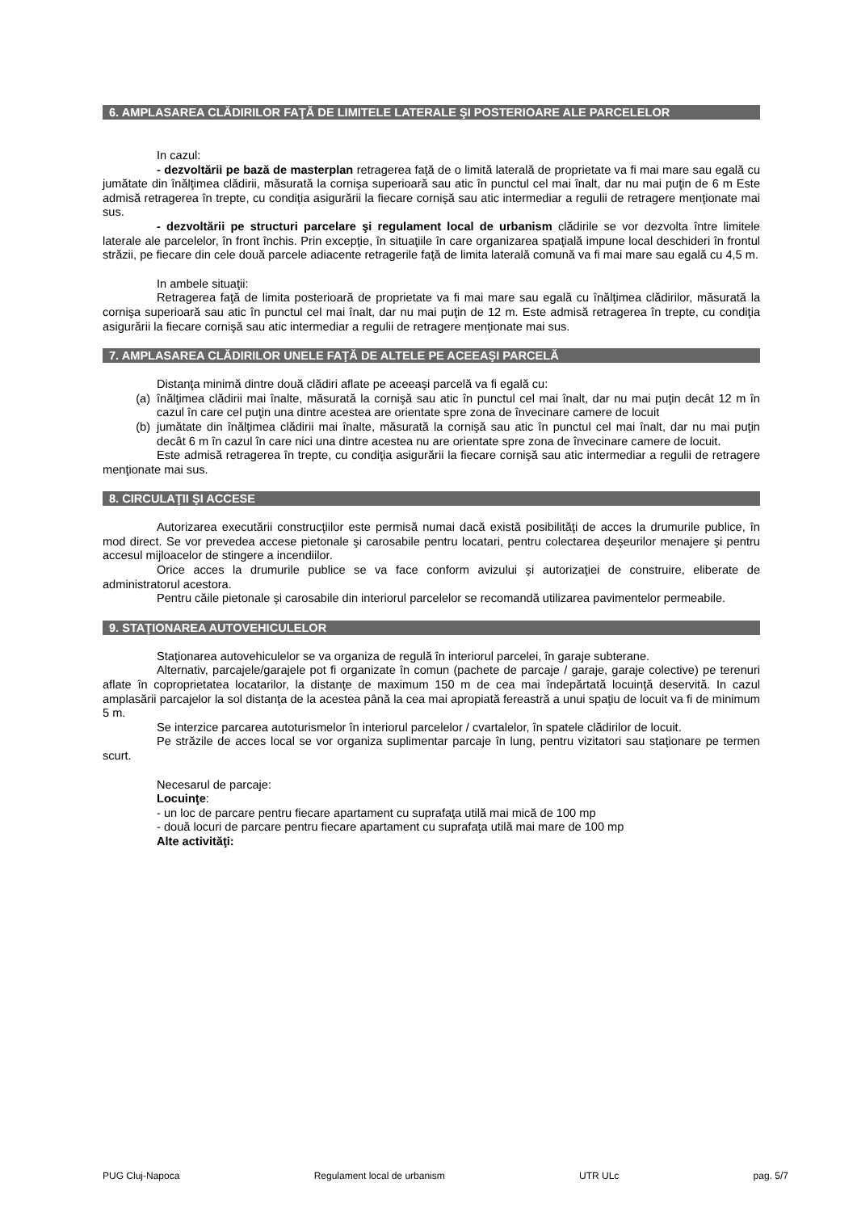6. AMPLASAREA CLĂDIRILOR FAŢĂ DE LIMITELE LATERALE ŞI POSTERIOARE ALE PARCELELOR
In cazul:
- dezvoltării pe bază de masterplan retragerea faţă de o limită laterală de proprietate va fi mai mare sau egală cu jumătate din înălţimea clădirii, măsurată la cornişa superioară sau atic în punctul cel mai înalt, dar nu mai puţin de 6 m Este admisă retragerea în trepte, cu condiţia asigurării la fiecare cornişă sau atic intermediar a regulii de retragere menţionate mai sus.
- dezvoltării pe structuri parcelare şi regulament local de urbanism clădirile se vor dezvolta între limitele laterale ale parcelelor, în front închis. Prin excepţie, în situaţiile în care organizarea spaţială impune local deschideri în frontul străzii, pe fiecare din cele două parcele adiacente retragerile faţă de limita laterală comună va fi mai mare sau egală cu 4,5 m.
In ambele situaţii:
Retragerea faţă de limita posterioară de proprietate va fi mai mare sau egală cu înălţimea clădirilor, măsurată la cornişa superioară sau atic în punctul cel mai înalt, dar nu mai puţin de 12 m. Este admisă retragerea în trepte, cu condiţia asigurării la fiecare cornişă sau atic intermediar a regulii de retragere menţionate mai sus.
7. AMPLASAREA CLĂDIRILOR UNELE FAŢĂ DE ALTELE PE ACEEAŞI PARCELĂ
Distanţa minimă dintre două clădiri aflate pe aceeaşi parcelă va fi egală cu:
(a) înălţimea clădirii mai înalte, măsurată la cornişă sau atic în punctul cel mai înalt, dar nu mai puţin decât 12 m în cazul în care cel puţin una dintre acestea are orientate spre zona de învecinare camere de locuit
(b) jumătate din înălţimea clădirii mai înalte, măsurată la cornişă sau atic în punctul cel mai înalt, dar nu mai puţin decât 6 m în cazul în care nici una dintre acestea nu are orientate spre zona de învecinare camere de locuit.
Este admisă retragerea în trepte, cu condiţia asigurării la fiecare cornişă sau atic intermediar a regulii de retragere menţionate mai sus.
8. CIRCULAŢII ŞI ACCESE
Autorizarea executării construcţiilor este permisă numai dacă există posibilităţi de acces la drumurile publice, în mod direct. Se vor prevedea accese pietonale şi carosabile pentru locatari, pentru colectarea deşeurilor menajere şi pentru accesul mijloacelor de stingere a incendiilor.
Orice acces la drumurile publice se va face conform avizului şi autorizaţiei de construire, eliberate de administratorul acestora.
Pentru căile pietonale şi carosabile din interiorul parcelelor se recomandă utilizarea pavimentelor permeabile.
9. STAŢIONAREA AUTOVEHICULELOR
Staţionarea autovehiculelor se va organiza de regulă în interiorul parcelei, în garaje subterane.
Alternativ, parcajele/garajele pot fi organizate în comun (pachete de parcaje / garaje, garaje colective) pe terenuri aflate în coproprietatea locatarilor, la distanţe de maximum 150 m de cea mai îndepărtată locuinţă deservită. In cazul amplasării parcajelor la sol distanţa de la acestea până la cea mai apropiată fereastră a unui spaţiu de locuit va fi de minimum 5 m.
Se interzice parcarea autoturismelor în interiorul parcelelor / cvartalelor, în spatele clădirilor de locuit.
Pe străzile de acces local se vor organiza suplimentar parcaje în lung, pentru vizitatori sau staţionare pe termen scurt.
Necesarul de parcaje:
Locuinţe:
- un loc de parcare pentru fiecare apartament cu suprafaţa utilă mai mică de 100 mp
- două locuri de parcare pentru fiecare apartament cu suprafaţa utilă mai mare de 100 mp
Alte activităţi:
PUG Cluj-Napoca Regulament local de urbanism UTR ULc pag. 5/7